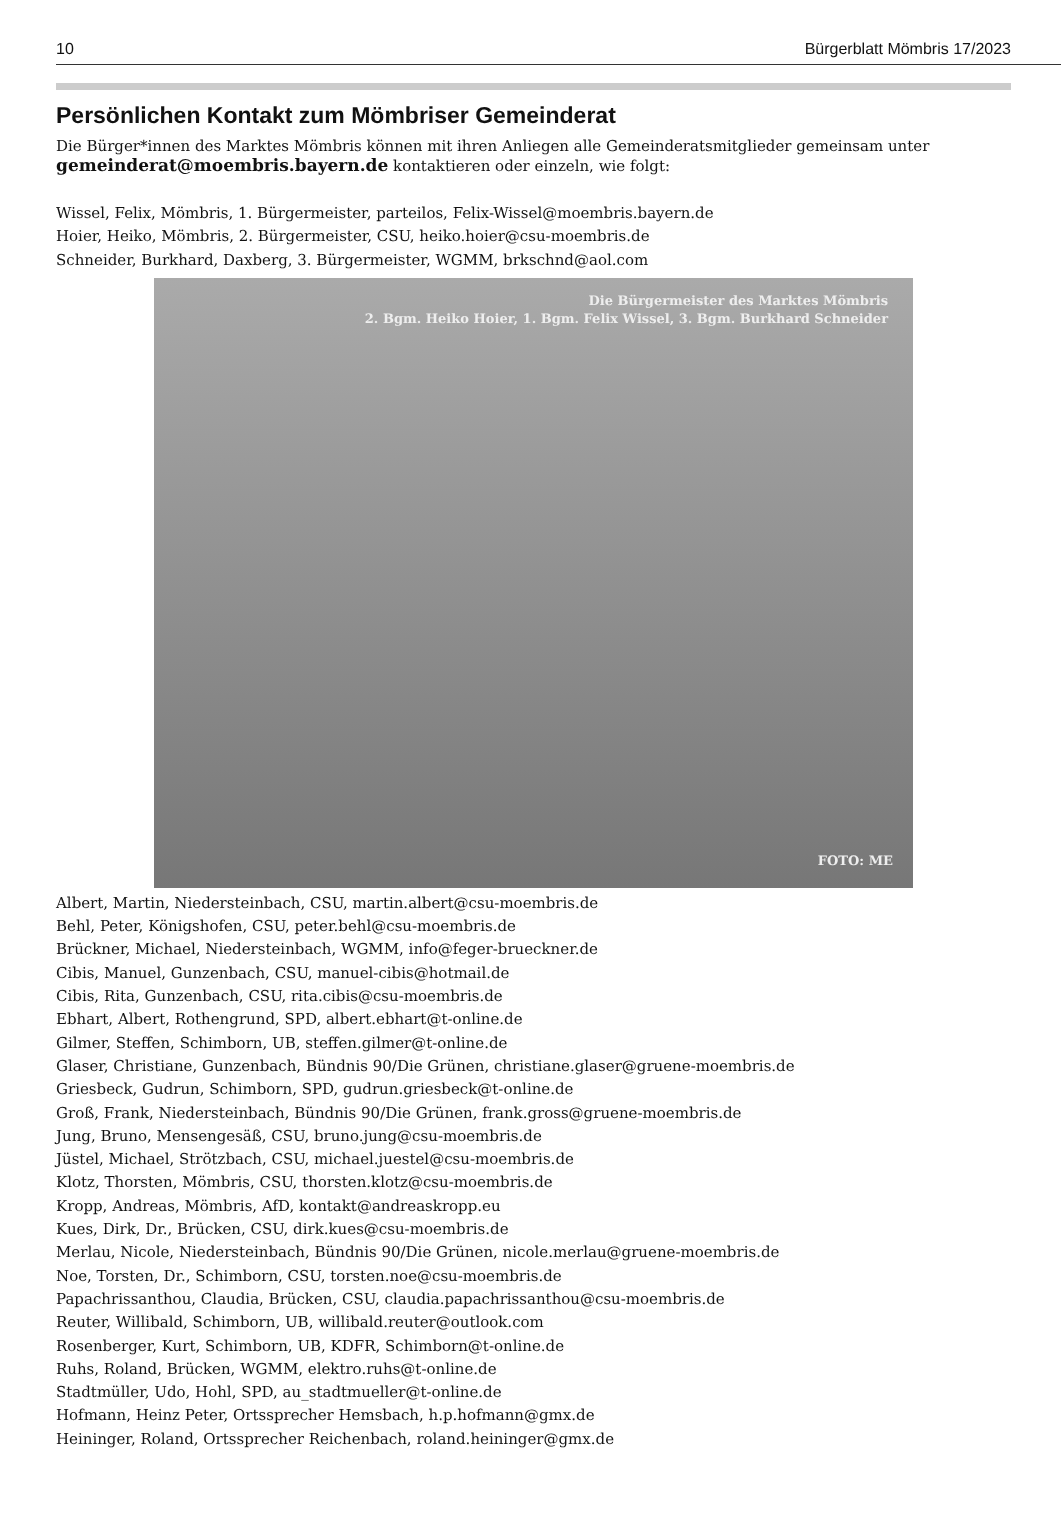10 Bürgerblatt Mömbris 17/2023
Persönlichen Kontakt zum Mömbriser Gemeinderat
Die Bürger*innen des Marktes Mömbris können mit ihren Anliegen alle Gemeinderatsmitglieder gemeinsam unter gemeinderat@moembris.bayern.de kontaktieren oder einzeln, wie folgt:
Wissel, Felix, Mömbris, 1. Bürgermeister, parteilos, Felix-Wissel@moembris.bayern.de
Hoier, Heiko, Mömbris, 2. Bürgermeister, CSU, heiko.hoier@csu-moembris.de
Schneider, Burkhard, Daxberg, 3. Bürgermeister, WGMM, brkschnd@aol.com
Die Bürgermeister des Marktes Mömbris
2. Bgm. Heiko Hoier, 1. Bgm. Felix Wissel, 3. Bgm. Burkhard Schneider
FOTO: ME
Albert, Martin, Niedersteinbach, CSU, martin.albert@csu-moembris.de
Behl, Peter, Königshofen, CSU, peter.behl@csu-moembris.de
Brückner, Michael, Niedersteinbach, WGMM, info@feger-brueckner.de
Cibis, Manuel, Gunzenbach, CSU, manuel-cibis@hotmail.de
Cibis, Rita, Gunzenbach, CSU, rita.cibis@csu-moembris.de
Ebhart, Albert, Rothengrund, SPD, albert.ebhart@t-online.de
Gilmer, Steffen, Schimborn, UB, steffen.gilmer@t-online.de
Glaser, Christiane, Gunzenbach, Bündnis 90/Die Grünen, christiane.glaser@gruene-moembris.de
Griesbeck, Gudrun, Schimborn, SPD, gudrun.griesbeck@t-online.de
Groß, Frank, Niedersteinbach, Bündnis 90/Die Grünen, frank.gross@gruene-moembris.de
Jung, Bruno, Mensengesäß, CSU, bruno.jung@csu-moembris.de
Jüstel, Michael, Strötzbach, CSU, michael.juestel@csu-moembris.de
Klotz, Thorsten, Mömbris, CSU, thorsten.klotz@csu-moembris.de
Kropp, Andreas, Mömbris, AfD, kontakt@andreaskropp.eu
Kues, Dirk, Dr., Brücken, CSU, dirk.kues@csu-moembris.de
Merlau, Nicole, Niedersteinbach, Bündnis 90/Die Grünen, nicole.merlau@gruene-moembris.de
Noe, Torsten, Dr., Schimborn, CSU, torsten.noe@csu-moembris.de
Papachrissanthou, Claudia, Brücken, CSU, claudia.papachrissanthou@csu-moembris.de
Reuter, Willibald, Schimborn, UB, willibald.reuter@outlook.com
Rosenberger, Kurt, Schimborn, UB, KDFR, Schimborn@t-online.de
Ruhs, Roland, Brücken, WGMM, elektro.ruhs@t-online.de
Stadtmüller, Udo, Hohl, SPD, au_stadtmueller@t-online.de
Hofmann, Heinz Peter, Ortssprecher Hemsbach, h.p.hofmann@gmx.de
Heininger, Roland, Ortssprecher Reichenbach, roland.heininger@gmx.de